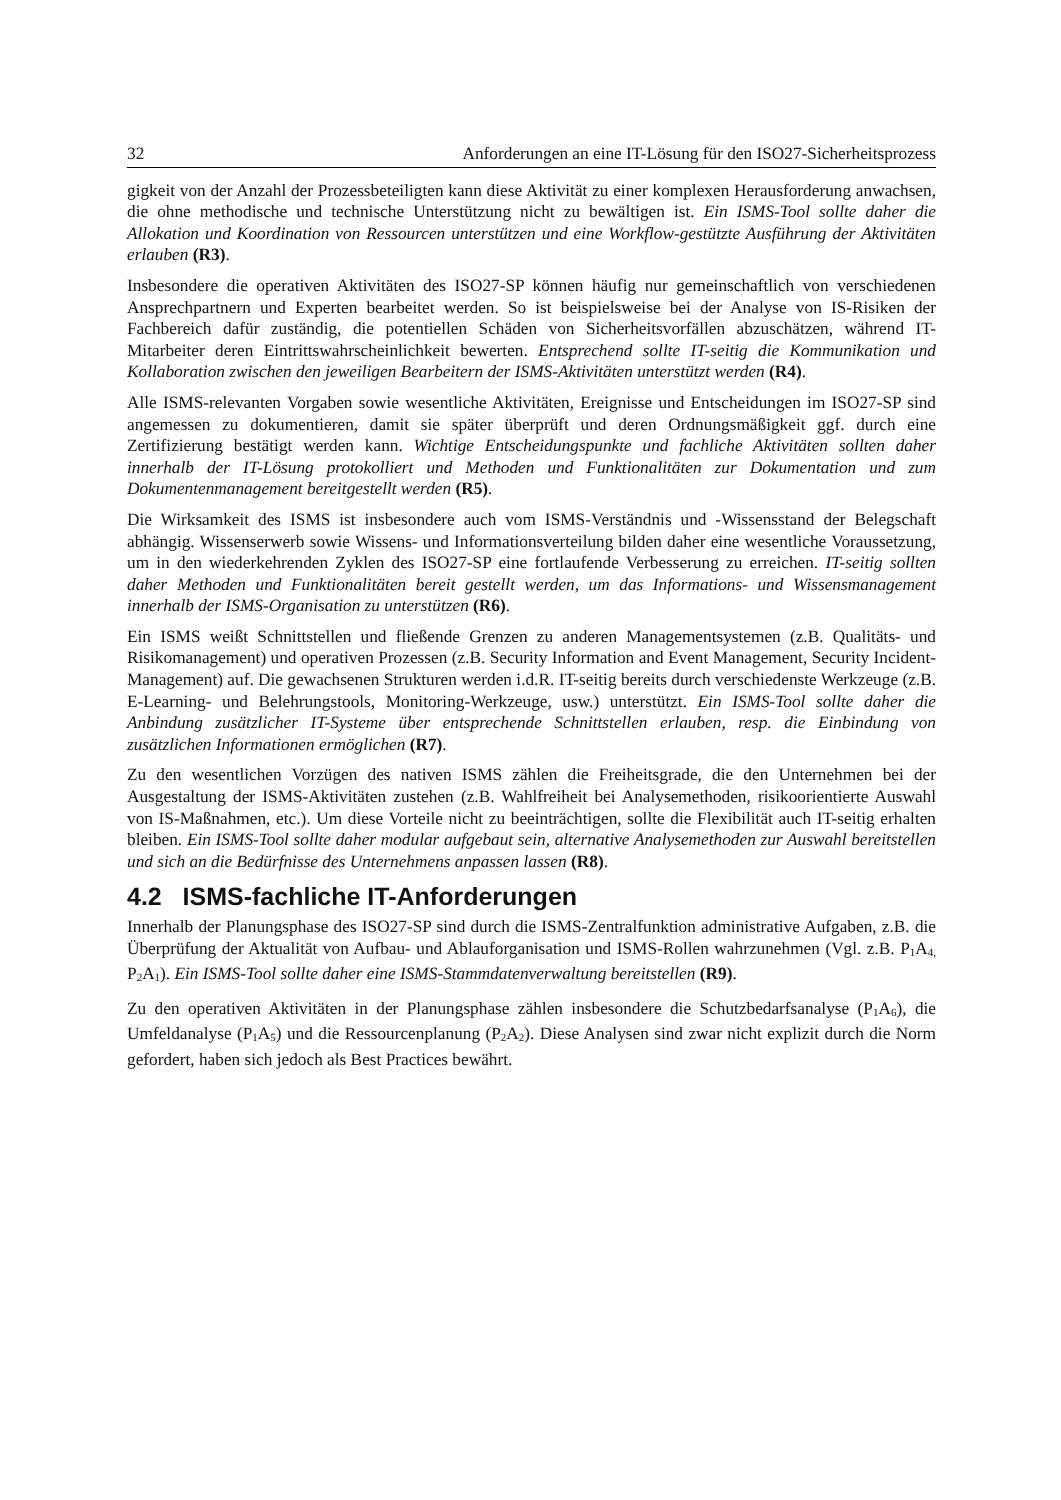32 Anforderungen an eine IT-Lösung für den ISO27-Sicherheitsprozess
gigkeit von der Anzahl der Prozessbeteiligten kann diese Aktivität zu einer komplexen Herausforderung anwachsen, die ohne methodische und technische Unterstützung nicht zu bewältigen ist. Ein ISMS-Tool sollte daher die Allokation und Koordination von Ressourcen unterstützen und eine Workflow-gestützte Ausführung der Aktivitäten erlauben (R3).
Insbesondere die operativen Aktivitäten des ISO27-SP können häufig nur gemeinschaftlich von verschiedenen Ansprechpartnern und Experten bearbeitet werden. So ist beispielsweise bei der Analyse von IS-Risiken der Fachbereich dafür zuständig, die potentiellen Schäden von Sicherheitsvorfällen abzuschätzen, während IT-Mitarbeiter deren Eintrittswahrscheinlichkeit bewerten. Entsprechend sollte IT-seitig die Kommunikation und Kollaboration zwischen den jeweiligen Bearbeitern der ISMS-Aktivitäten unterstützt werden (R4).
Alle ISMS-relevanten Vorgaben sowie wesentliche Aktivitäten, Ereignisse und Entscheidungen im ISO27-SP sind angemessen zu dokumentieren, damit sie später überprüft und deren Ordnungsmäßigkeit ggf. durch eine Zertifizierung bestätigt werden kann. Wichtige Entscheidungspunkte und fachliche Aktivitäten sollten daher innerhalb der IT-Lösung protokolliert und Methoden und Funktionalitäten zur Dokumentation und zum Dokumentenmanagement bereitgestellt werden (R5).
Die Wirksamkeit des ISMS ist insbesondere auch vom ISMS-Verständnis und -Wissensstand der Belegschaft abhängig. Wissenserwerb sowie Wissens- und Informationsverteilung bilden daher eine wesentliche Voraussetzung, um in den wiederkehrenden Zyklen des ISO27-SP eine fortlaufende Verbesserung zu erreichen. IT-seitig sollten daher Methoden und Funktionalitäten bereit gestellt werden, um das Informations- und Wissensmanagement innerhalb der ISMS-Organisation zu unterstützen (R6).
Ein ISMS weißt Schnittstellen und fließende Grenzen zu anderen Managementsystemen (z.B. Qualitäts- und Risikomanagement) und operativen Prozessen (z.B. Security Information and Event Management, Security Incident-Management) auf. Die gewachsenen Strukturen werden i.d.R. IT-seitig bereits durch verschiedenste Werkzeuge (z.B. E-Learning- und Belehrungstools, Monitoring-Werkzeuge, usw.) unterstützt. Ein ISMS-Tool sollte daher die Anbindung zusätzlicher IT-Systeme über entsprechende Schnittstellen erlauben, resp. die Einbindung von zusätzlichen Informationen ermöglichen (R7).
Zu den wesentlichen Vorzügen des nativen ISMS zählen die Freiheitsgrade, die den Unternehmen bei der Ausgestaltung der ISMS-Aktivitäten zustehen (z.B. Wahlfreiheit bei Analysemethoden, risikoorientierte Auswahl von IS-Maßnahmen, etc.). Um diese Vorteile nicht zu beeinträchtigen, sollte die Flexibilität auch IT-seitig erhalten bleiben. Ein ISMS-Tool sollte daher modular aufgebaut sein, alternative Analysemethoden zur Auswahl bereitstellen und sich an die Bedürfnisse des Unternehmens anpassen lassen (R8).
4.2 ISMS-fachliche IT-Anforderungen
Innerhalb der Planungsphase des ISO27-SP sind durch die ISMS-Zentralfunktion administrative Aufgaben, z.B. die Überprüfung der Aktualität von Aufbau- und Ablauforganisation und ISMS-Rollen wahrzunehmen (Vgl. z.B. P<sub>1</sub>A<sub>4,</sub> P<sub>2</sub>A<sub>1</sub>). Ein ISMS-Tool sollte daher eine ISMS-Stammdatenverwaltung bereitstellen (R9).
Zu den operativen Aktivitäten in der Planungsphase zählen insbesondere die Schutzbedarfsanalyse (P<sub>1</sub>A<sub>6</sub>), die Umfeldanalyse (P<sub>1</sub>A<sub>5</sub>) und die Ressourcenplanung (P<sub>2</sub>A<sub>2</sub>). Diese Analysen sind zwar nicht explizit durch die Norm gefordert, haben sich jedoch als Best Practices bewährt.